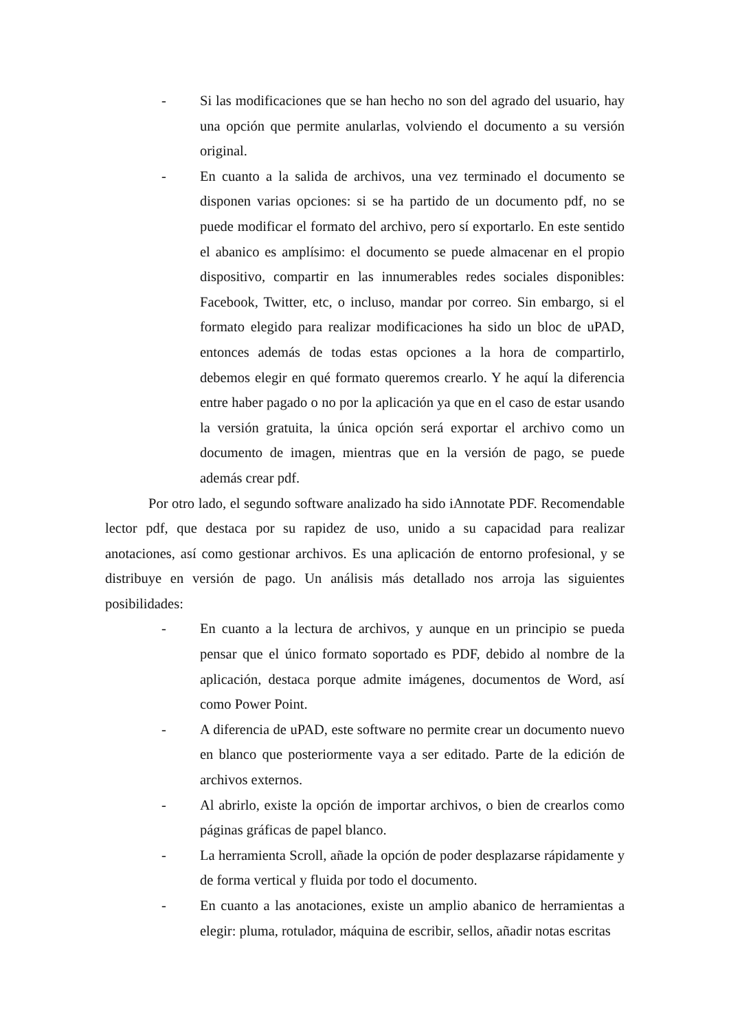- Si las modificaciones que se han hecho no son del agrado del usuario, hay una opción que permite anularlas, volviendo el documento a su versión original.
- En cuanto a la salida de archivos, una vez terminado el documento se disponen varias opciones: si se ha partido de un documento pdf, no se puede modificar el formato del archivo, pero sí exportarlo. En este sentido el abanico es amplísimo: el documento se puede almacenar en el propio dispositivo, compartir en las innumerables redes sociales disponibles: Facebook, Twitter, etc, o incluso, mandar por correo. Sin embargo, si el formato elegido para realizar modificaciones ha sido un bloc de uPAD, entonces además de todas estas opciones a la hora de compartirlo, debemos elegir en qué formato queremos crearlo. Y he aquí la diferencia entre haber pagado o no por la aplicación ya que en el caso de estar usando la versión gratuita, la única opción será exportar el archivo como un documento de imagen, mientras que en la versión de pago, se puede además crear pdf.
Por otro lado, el segundo software analizado ha sido iAnnotate PDF. Recomendable lector pdf, que destaca por su rapidez de uso, unido a su capacidad para realizar anotaciones, así como gestionar archivos. Es una aplicación de entorno profesional, y se distribuye en versión de pago. Un análisis más detallado nos arroja las siguientes posibilidades:
- En cuanto a la lectura de archivos, y aunque en un principio se pueda pensar que el único formato soportado es PDF, debido al nombre de la aplicación, destaca porque admite imágenes, documentos de Word, así como Power Point.
- A diferencia de uPAD, este software no permite crear un documento nuevo en blanco que posteriormente vaya a ser editado. Parte de la edición de archivos externos.
- Al abrirlo, existe la opción de importar archivos, o bien de crearlos como páginas gráficas de papel blanco.
- La herramienta Scroll, añade la opción de poder desplazarse rápidamente y de forma vertical y fluida por todo el documento.
- En cuanto a las anotaciones, existe un amplio abanico de herramientas a elegir: pluma, rotulador, máquina de escribir, sellos, añadir notas escritas